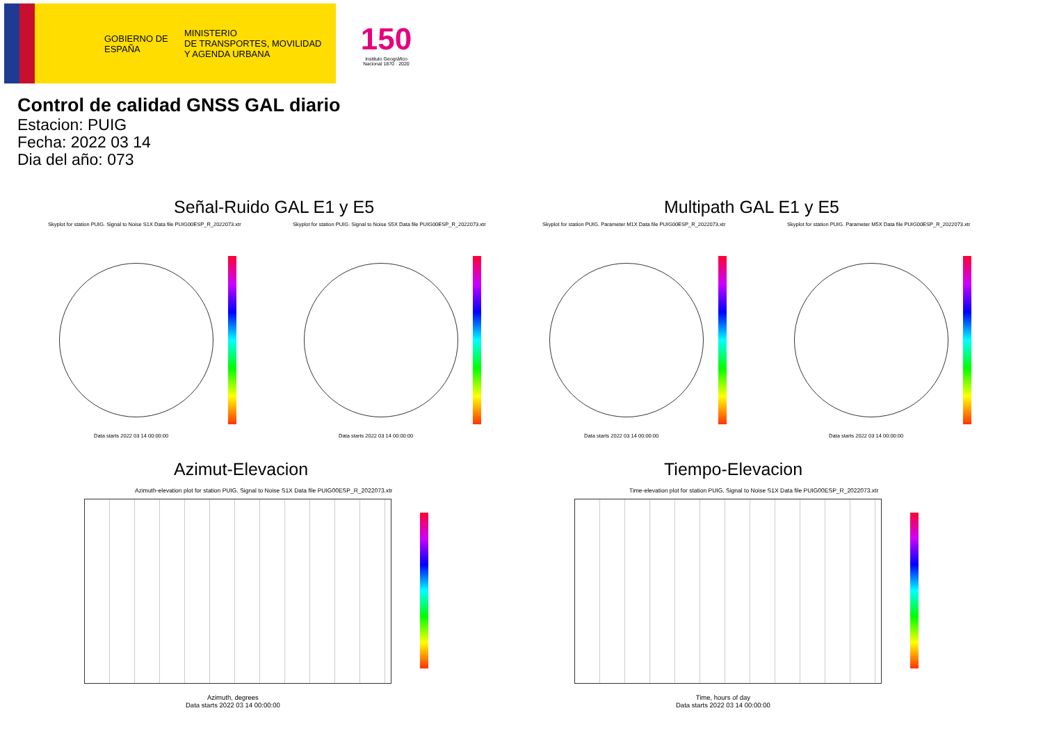GOBIERNO DE ESPAÑA
MINISTERIO
DE TRANSPORTES, MOVILIDAD
Y AGENDA URBANA
150
Instituto Geográfico Nacional 1870 · 2020
Control de calidad GNSS GAL diario
Estacion: PUIG
Fecha: 2022 03 14
Dia del año: 073
Señal-Ruido GAL E1 y E5 Multipath GAL E1 y E5
Skyplot for station PUIG. Signal to Noise S1X Data file PUIG00ESP_R_2022073.xtr
Skyplot for station PUIG. Signal to Noise S5X Data file PUIG00ESP_R_2022073.xtr
Skyplot for station PUIG. Parameter M1X Data file PUIG00ESP_R_2022073.xtr
Skyplot for station PUIG. Parameter M5X Data file PUIG00ESP_R_2022073.xtr
Data starts 2022 03 14 00:00:00
Data starts 2022 03 14 00:00:00
Data starts 2022 03 14 00:00:00
Data starts 2022 03 14 00:00:00
Azimut-Elevacion Tiempo-Elevacion
Azimuth-elevation plot for station PUIG. Signal to Noise S1X Data file PUIG00ESP_R_2022073.xtr
Time-elevation plot for station PUIG. Signal to Noise S1X Data file PUIG00ESP_R_2022073.xtr
Azimuth, degrees
Data starts 2022 03 14 00:00:00
Time, hours of day
Data starts 2022 03 14 00:00:00